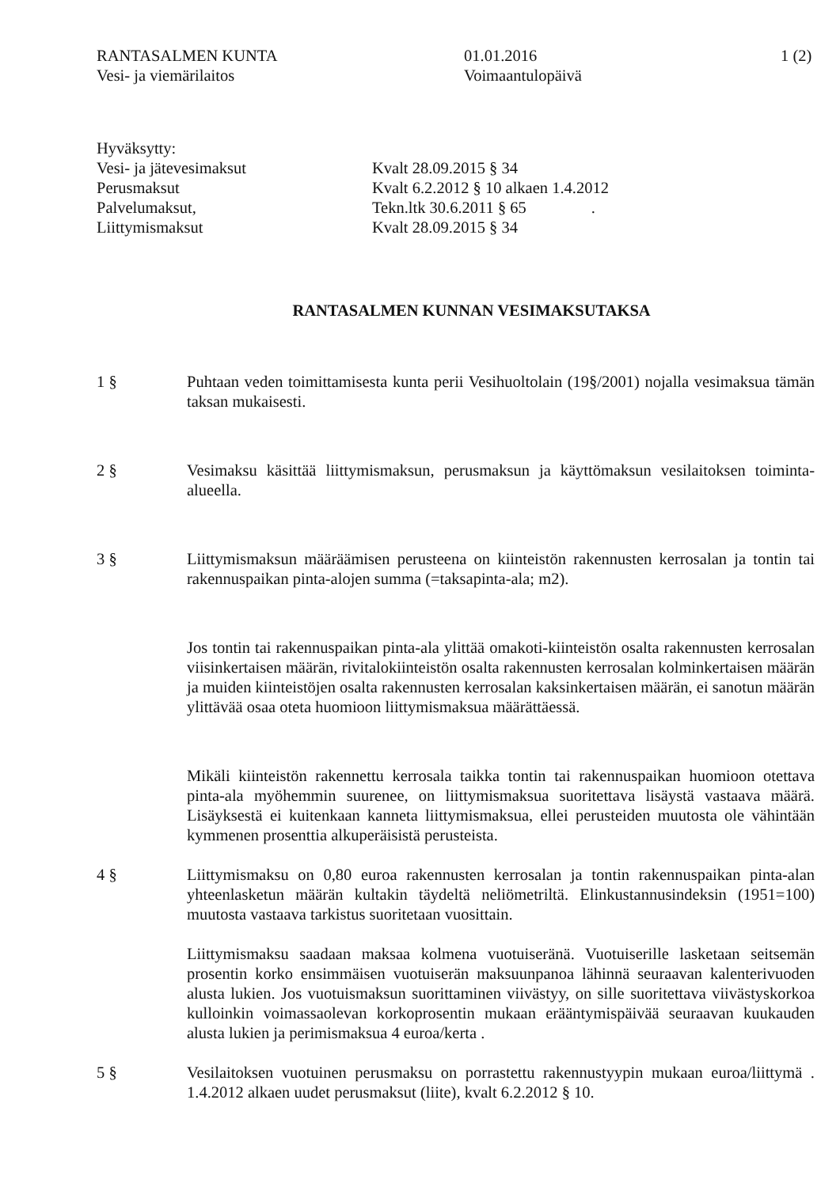RANTASALMEN KUNTA
Vesi- ja viemärilaitos
01.01.2016
Voimaantulopäivä
1 (2)
Hyväksytty:
Vesi- ja jätevesimaksut
Perusmaksut
Palvelumaksut,
Liittymismaksut
Kvalt 28.09.2015 § 34
Kvalt 6.2.2012 § 10 alkaen 1.4.2012
Tekn.ltk 30.6.2011 § 65 .
Kvalt 28.09.2015 § 34
RANTASALMEN KUNNAN VESIMAKSUTAKSA
1 § Puhtaan veden toimittamisesta kunta perii Vesihuoltolain (19§/2001) nojalla vesimaksua tämän taksan mukaisesti.
2 § Vesimaksu käsittää liittymismaksun, perusmaksun ja käyttömaksun vesilaitoksen toiminta-alueella.
3 § Liittymismaksun määräämisen perusteena on kiinteistön rakennusten kerrosalan ja tontin tai rakennuspaikan pinta-alojen summa (=taksapinta-ala; m2).
Jos tontin tai rakennuspaikan pinta-ala ylittää omakoti-kiinteistön osalta rakennusten kerrosalan viisinkertaisen määrän, rivitalokiinteistön osalta rakennusten kerrosalan kolminkertaisen määrän ja muiden kiinteistöjen osalta rakennusten kerrosalan kaksinkertaisen määrän, ei sanotun määrän ylittävää osaa oteta huomioon liittymismaksua määrättäessä.
Mikäli kiinteistön rakennettu kerrosala taikka tontin tai rakennuspaikan huomioon otettava pinta-ala myöhemmin suurenee, on liittymismaksua suoritettava lisäystä vastaava määrä. Lisäyksestä ei kuitenkaan kanneta liittymismaksua, ellei perusteiden muutosta ole vähintään kymmenen prosenttia alkuperäisistä perusteista.
4 § Liittymismaksu on 0,80 euroa rakennusten kerrosalan ja tontin rakennuspaikan pinta-alan yhteenlasketun määrän kultakin täydeltä neliömetriltä. Elinkustannusindeksin (1951=100) muutosta vastaava tarkistus suoritetaan vuosittain.
Liittymismaksu saadaan maksaa kolmena vuotuiseränä. Vuotuiserille lasketaan seitsemän prosentin korko ensimmäisen vuotuiserän maksuunpanoa lähinnä seuraavan kalenterivuoden alusta lukien. Jos vuotuismaksun suorittaminen viivästyy, on sille suoritettava viivästyskorkoa kulloinkin voimassaolevan korkoprosentin mukaan erääntymispäivää seuraavan kuukauden alusta lukien ja perimismaksua 4 euroa/kerta .
5 § Vesilaitoksen vuotuinen perusmaksu on porrastettu rakennustyypin mukaan euroa/liittymä . 1.4.2012 alkaen uudet perusmaksut (liite), kvalt 6.2.2012 § 10.